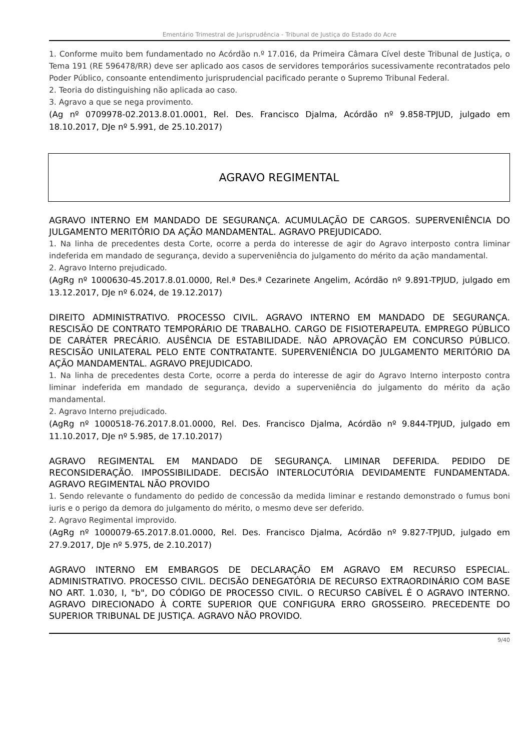Ementário Trimestral de Jurisprudência - Tribunal de Justiça do Estado do Acre
1. Conforme muito bem fundamentado no Acórdão n.º 17.016, da Primeira Câmara Cível deste Tribunal de Justiça, o Tema 191 (RE 596478/RR) deve ser aplicado aos casos de servidores temporários sucessivamente recontratados pelo Poder Público, consoante entendimento jurisprudencial pacificado perante o Supremo Tribunal Federal.
2. Teoria do distinguishing não aplicada ao caso.
3. Agravo a que se nega provimento.
(Ag nº 0709978-02.2013.8.01.0001, Rel. Des. Francisco Djalma, Acórdão nº 9.858-TPJUD, julgado em 18.10.2017, DJe nº 5.991, de 25.10.2017)
AGRAVO REGIMENTAL
AGRAVO INTERNO EM MANDADO DE SEGURANÇA. ACUMULAÇÃO DE CARGOS. SUPERVENIÊNCIA DO JULGAMENTO MERITÓRIO DA AÇÃO MANDAMENTAL. AGRAVO PREJUDICADO.
1. Na linha de precedentes desta Corte, ocorre a perda do interesse de agir do Agravo interposto contra liminar indeferida em mandado de segurança, devido a superveniência do julgamento do mérito da ação mandamental.
2. Agravo Interno prejudicado.
(AgRg nº 1000630-45.2017.8.01.0000, Rel.ª Des.ª Cezarinete Angelim, Acórdão nº 9.891-TPJUD, julgado em 13.12.2017, DJe nº 6.024, de 19.12.2017)
DIREITO ADMINISTRATIVO. PROCESSO CIVIL. AGRAVO INTERNO EM MANDADO DE SEGURANÇA. RESCISÃO DE CONTRATO TEMPORÁRIO DE TRABALHO. CARGO DE FISIOTERAPEUTA. EMPREGO PÚBLICO DE CARÁTER PRECÁRIO. AUSÊNCIA DE ESTABILIDADE. NÃO APROVAÇÃO EM CONCURSO PÚBLICO. RESCISÃO UNILATERAL PELO ENTE CONTRATANTE. SUPERVENIÊNCIA DO JULGAMENTO MERITÓRIO DA AÇÃO MANDAMENTAL. AGRAVO PREJUDICADO.
1. Na linha de precedentes desta Corte, ocorre a perda do interesse de agir do Agravo Interno interposto contra liminar indeferida em mandado de segurança, devido a superveniência do julgamento do mérito da ação mandamental.
2. Agravo Interno prejudicado.
(AgRg nº 1000518-76.2017.8.01.0000, Rel. Des. Francisco Djalma, Acórdão nº 9.844-TPJUD, julgado em 11.10.2017, DJe nº 5.985, de 17.10.2017)
AGRAVO REGIMENTAL EM MANDADO DE SEGURANÇA. LIMINAR DEFERIDA. PEDIDO DE RECONSIDERAÇÃO. IMPOSSIBILIDADE. DECISÃO INTERLOCUTÓRIA DEVIDAMENTE FUNDAMENTADA. AGRAVO REGIMENTAL NÃO PROVIDO
1. Sendo relevante o fundamento do pedido de concessão da medida liminar e restando demonstrado o fumus boni iuris e o perigo da demora do julgamento do mérito, o mesmo deve ser deferido.
2. Agravo Regimental improvido.
(AgRg nº 1000079-65.2017.8.01.0000, Rel. Des. Francisco Djalma, Acórdão nº 9.827-TPJUD, julgado em 27.9.2017, DJe nº 5.975, de 2.10.2017)
AGRAVO INTERNO EM EMBARGOS DE DECLARAÇÃO EM AGRAVO EM RECURSO ESPECIAL. ADMINISTRATIVO. PROCESSO CIVIL. DECISÃO DENEGATÓRIA DE RECURSO EXTRAORDINÁRIO COM BASE NO ART. 1.030, I, "b", DO CÓDIGO DE PROCESSO CIVIL. O RECURSO CABÍVEL É O AGRAVO INTERNO. AGRAVO DIRECIONADO À CORTE SUPERIOR QUE CONFIGURA ERRO GROSSEIRO. PRECEDENTE DO SUPERIOR TRIBUNAL DE JUSTIÇA. AGRAVO NÃO PROVIDO.
9/40